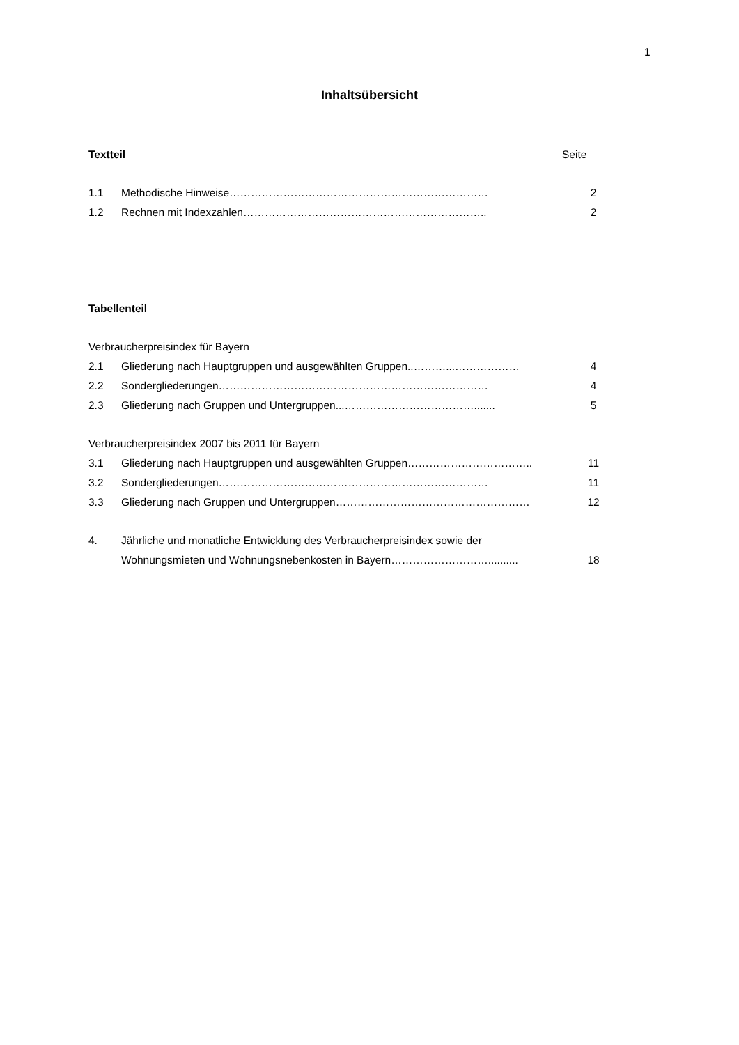1
Inhaltsübersicht
Textteil Seite
1.1 Methodische Hinweise……………………………………………………………… 2
1.2 Rechnen mit Indexzahlen………………………………………………………….. 2
Tabellenteil
Verbraucherpreisindex für Bayern
2.1 Gliederung nach Hauptgruppen und ausgewählten Gruppen..………...……………… 4
2.2 Sondergliederungen………………………………………………………………… 4
2.3 Gliederung nach Gruppen und Untergruppen...………………………………....... 5
Verbraucherpreisindex 2007 bis 2011 für Bayern
3.1 Gliederung nach Hauptgruppen und ausgewählten Gruppen…………………………….. 11
3.2 Sondergliederungen………………………………………………………………… 11
3.3 Gliederung nach Gruppen und Untergruppen……………………………………………… 12
4. Jährliche und monatliche Entwicklung des Verbraucherpreisindex sowie der
Wohnungsmieten und Wohnungsnebenkosten in Bayern……………………….......... 18